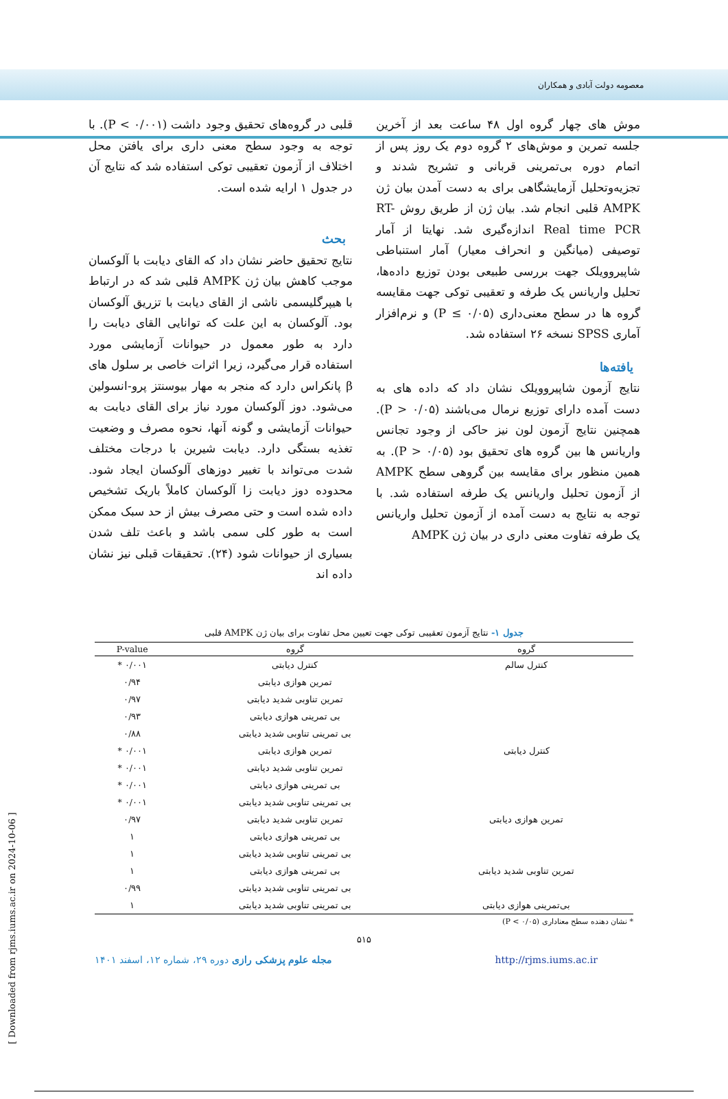معصومه دولت آبادی و همکاران
موش های چهار گروه اول ۴۸ ساعت بعد از آخرین جلسه تمرین و موش‌های ۲ گروه دوم یک روز پس از اتمام دوره بی‌تمرینی قربانی و تشریح شدند و تجزیه‌وتحلیل آزمایشگاهی برای به دست آمدن بیان ژن AMPK قلبی انجام شد. بیان ژن از طریق روش RT-Real time PCR اندازه‌گیری شد. نهایتا از آمار توصیفی (میانگین و انحراف معیار) آمار استنباطی شاپیرو‌ویلک جهت بررسی طبیعی بودن توزیع داده‌ها، تحلیل واریانس یک طرفه و تعقیبی توکی جهت مقایسه گروه ها در سطح معنی‌داری (P ≤ ۰/۰۵) و نرم‌افزار آماری SPSS نسخه ۲۶ استفاده شد.
یافته‌ها
نتایج آزمون شاپیرو‌ویلک نشان داد که داده های به دست آمده دارای توزیع نرمال می‌باشند (P > ۰/۰۵). همچنین نتایج آزمون لون نیز حاکی از وجود تجانس واریانس ها بین گروه های تحقیق بود (P > ۰/۰۵). به همین منظور برای مقایسه بین گروهی سطح AMPK از آزمون تحلیل واریانس یک طرفه استفاده شد. با توجه به نتایج به دست آمده از آزمون تحلیل واریانس یک طرفه تفاوت معنی داری در بیان ژن AMPK
قلبی در گروه‌های تحقیق وجود داشت (P < ۰/۰۰۱). با توجه به وجود سطح معنی داری برای یافتن محل اختلاف از آزمون تعقیبی توکی استفاده شد که نتایج آن در جدول ۱ ارایه شده است.
بحث
نتایج تحقیق حاضر نشان داد که القای دیابت با آلوکسان موجب کاهش بیان ژن AMPK قلبی شد که در ارتباط با هیپرگلیسمی ناشی از القای دیابت با تزریق آلوکسان بود. آلوکسان به این علت که توانایی القای دیابت را دارد به طور معمول در حیوانات آزمایشی مورد استفاده قرار می‌گیرد، زیرا اثرات خاصی بر سلول های β پانکراس دارد که منجر به مهار بیوسنتز پرو-انسولین می‌شود. دوز آلوکسان مورد نیاز برای القای دیابت به حیوانات آزمایشی و گونه آنها، نحوه مصرف و وضعیت تغذیه بستگی دارد. دیابت شیرین با درجات مختلف شدت می‌تواند با تغییر دوزهای آلوکسان ایجاد شود. محدوده دوز دیابت زا آلوکسان کاملاً باریک تشخیص داده شده است و حتی مصرف بیش از حد سبک ممکن است به طور کلی سمی باشد و باعث تلف شدن بسیاری از حیوانات شود (۲۴). تحقیقات قبلی نیز نشان داده اند
جدول ۱- نتایج آزمون تعقیبی توکی جهت تعیین محل تفاوت برای بیان ژن AMPK قلبی
| گروه | گروه | P-value |
| --- | --- | --- |
| کنترل سالم | کنترل دیابتی | ۰/۰۰۱ * |
| | تمرین هوازی دیابتی | ۰/۹۴ |
| | تمرین تناوبی شدید دیابتی | ۰/۹۷ |
| | بی تمرینی هوازی دیابتی | ۰/۹۳ |
| | بی تمرینی تناوبی شدید دیابتی | ۰/۸۸ |
| کنترل دیابتی | تمرین هوازی دیابتی | ۰/۰۰۱ * |
| | تمرین تناوبی شدید دیابتی | ۰/۰۰۱ * |
| | بی تمرینی هوازی دیابتی | ۰/۰۰۱ * |
| | بی تمرینی تناوبی شدید دیابتی | ۰/۰۰۱ * |
| تمرین هوازی دیابتی | تمرین تناوبی شدید دیابتی | ۰/۹۷ |
| | بی تمرینی هوازی دیابتی | ۱ |
| | بی تمرینی تناوبی شدید دیابتی | ۱ |
| تمرین تناوبی شدید دیابتی | بی تمرینی هوازی دیابتی | ۱ |
| | بی تمرینی تناوبی شدید دیابتی | ۰/۹۹ |
| بی‌تمرینی هوازی دیابتی | بی تمرینی تناوبی شدید دیابتی | ۱ |
* نشان دهنده سطح معناداری (P < ۰/۰۵)
۵۱۵
مجله علوم پزشکی رازی دوره ۲۹، شماره ۱۲، اسفند ۱۴۰۱ http://rjms.iums.ac.ir
[ Downloaded from rjms.iums.ac.ir on 2024-10-06 ]